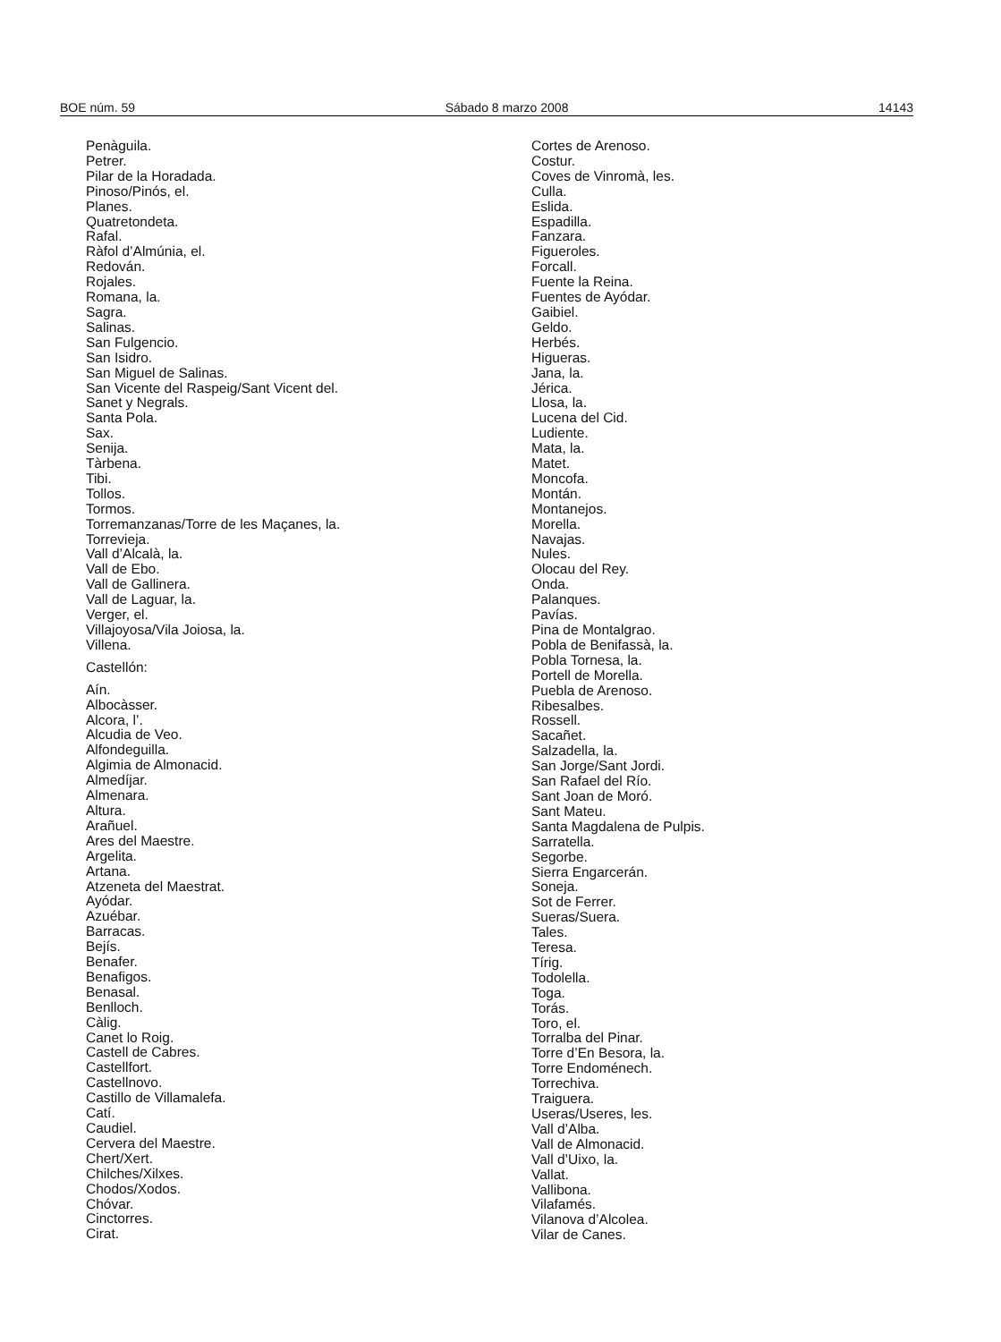BOE núm. 59 Sábado 8 marzo 2008 14143
Penàguila.
Petrer.
Pilar de la Horadada.
Pinoso/Pinós, el.
Planes.
Quatretondeta.
Rafal.
Ràfol d’Almúnia, el.
Redován.
Rojales.
Romana, la.
Sagra.
Salinas.
San Fulgencio.
San Isidro.
San Miguel de Salinas.
San Vicente del Raspeig/Sant Vicent del.
Sanet y Negrals.
Santa Pola.
Sax.
Senija.
Tàrbena.
Tibi.
Tollos.
Tormos.
Torremanzanas/Torre de les Maçanes, la.
Torrevieja.
Vall d’Alcalà, la.
Vall de Ebo.
Vall de Gallinera.
Vall de Laguar, la.
Verger, el.
Villajoyosa/Vila Joiosa, la.
Villena.
Castellón:
Aín.
Albocàsser.
Alcora, l’.
Alcudia de Veo.
Alfondeguilla.
Algimia de Almonacid.
Almedíjar.
Almenara.
Altura.
Arañuel.
Ares del Maestre.
Argelita.
Artana.
Atzeneta del Maestrat.
Ayódar.
Azuébar.
Barracas.
Bejís.
Benafer.
Benafigos.
Benasal.
Benlloch.
Càlig.
Canet lo Roig.
Castell de Cabres.
Castellfort.
Castellnovo.
Castillo de Villamalefa.
Catí.
Caudiel.
Cervera del Maestre.
Chert/Xert.
Chilches/Xilxes.
Chodos/Xodos.
Chóvar.
Cinctorres.
Cirat.
Cortes de Arenoso.
Costur.
Coves de Vinromà, les.
Culla.
Eslida.
Espadilla.
Fanzara.
Figueroles.
Forcall.
Fuente la Reina.
Fuentes de Ayódar.
Gaibiel.
Geldo.
Herbés.
Higueras.
Jana, la.
Jérica.
Llosa, la.
Lucena del Cid.
Ludiente.
Mata, la.
Matet.
Moncofa.
Montán.
Montanejos.
Morella.
Navajas.
Nules.
Olocau del Rey.
Onda.
Palanques.
Pavías.
Pina de Montalgrao.
Pobla de Benifassà, la.
Pobla Tornesa, la.
Portell de Morella.
Puebla de Arenoso.
Ribesalbes.
Rossell.
Sacañet.
Salzadella, la.
San Jorge/Sant Jordi.
San Rafael del Río.
Sant Joan de Moró.
Sant Mateu.
Santa Magdalena de Pulpis.
Sarratella.
Segorbe.
Sierra Engarcerán.
Soneja.
Sot de Ferrer.
Sueras/Suera.
Tales.
Teresa.
Tírig.
Todolella.
Toga.
Torás.
Toro, el.
Torralba del Pinar.
Torre d’En Besora, la.
Torre Endoménech.
Torrechiva.
Traiguera.
Useras/Useres, les.
Vall d’Alba.
Vall de Almonacid.
Vall d’Uixo, la.
Vallat.
Vallibona.
Vilafamés.
Vilanova d’Alcolea.
Vilar de Canes.